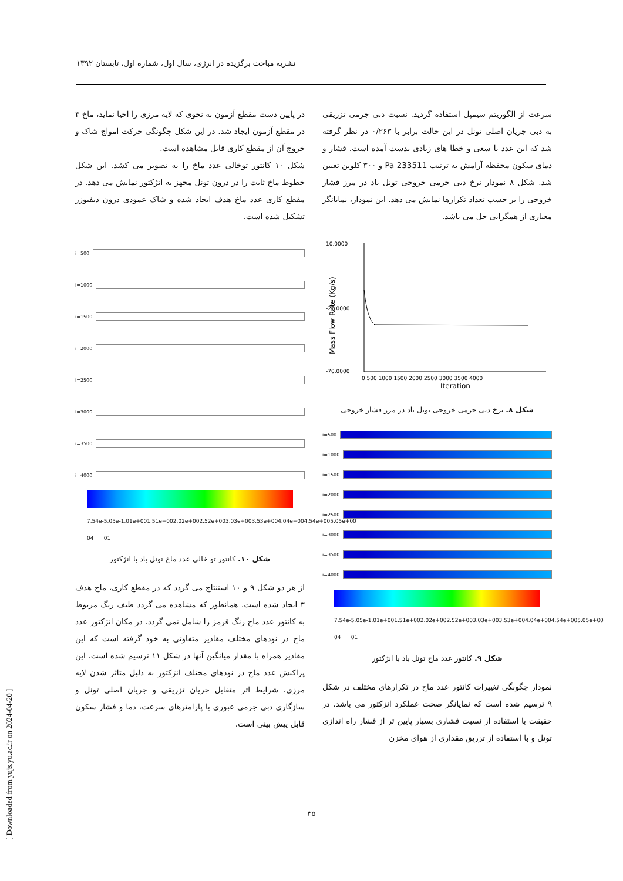نشریه مباحث برگزیده در انرژی، سال اول، شماره اول، تابستان ۱۳۹۲
سرعت از الگوریتم سیمپل استفاده گردید. نسبت دبی جرمی تزریقی به دبی جریان اصلی تونل در این حالت برابر با ۰/۲۶۳ در نظر گرفته شد که این عدد با سعی و خطا های زیادی بدست آمده است. فشار و دمای سکون محفظه آرامش به ترتیب 233511 Pa و ۳۰۰ کلوین تعیین شد. شکل ۸ نمودار نرخ دبی جرمی خروجی تونل باد در مرز فشار خروجی را بر حسب تعداد تکرارها نمایش می دهد. این نمودار، نمایانگر معیاری از همگرایی حل می باشد.
Mass Flow Rate (Kg/s)
Iteration
10.0000
-20.0000
-70.0000
0 500 1000 1500 2000 2500 3000 3500 4000
شکل ۸. نرخ دبی جرمی خروجی تونل باد در مرز فشار خروجی
i=500
i=1000
i=1500
i=2000
i=2500
i=3000
i=3500
i=4000
7.54e-04 5.05e-01 1.01e+00 1.51e+00 2.02e+00 2.52e+00 3.03e+00 3.53e+00 4.04e+00 4.54e+00 5.05e+00
شکل ۹. کانتور عدد ماخ تونل باد با انژکتور
نمودار چگونگی تغییرات کانتور عدد ماخ در تکرارهای مختلف در شکل ۹ ترسیم شده است که نمایانگر صحت عملکرد انژکتور می باشد. در حقیقت با استفاده از نسبت فشاری بسیار پایین تر از فشار راه اندازی تونل و با استفاده از تزریق مقداری از هوای مخزن
در پایین دست مقطع آزمون به نحوی که لایه مرزی را احیا نماید، ماخ ۳ در مقطع آزمون ایجاد شد. در این شکل چگونگی حرکت امواج شاک و خروج آن از مقطع کاری قابل مشاهده است.
شکل ۱۰ کانتور توخالی عدد ماخ را به تصویر می کشد. این شکل خطوط ماخ ثابت را در درون تونل مجهز به انژکتور نمایش می دهد. در مقطع کاری عدد ماخ هدف ایجاد شده و شاک عمودی درون دیفیوزر تشکیل شده است.
i=500
i=1000
i=1500
i=2000
i=2500
i=3000
i=3500
i=4000
7.54e-04 5.05e-01 1.01e+00 1.51e+00 2.02e+00 2.52e+00 3.03e+00 3.53e+00 4.04e+00 4.54e+00 5.05e+00
شکل ۱۰. کانتور تو خالی عدد ماخ تونل باد با انژکتور
از هر دو شکل ۹ و ۱۰ استنتاج می گردد که در مقطع کاری، ماخ هدف ۳ ایجاد شده است. همانطور که مشاهده می گردد طیف رنگ مربوط به کانتور عدد ماخ رنگ قرمز را شامل نمی گردد. در مکان انژکتور عدد ماخ در نودهای مختلف مقادیر متفاوتی به خود گرفته است که این مقادیر همراه با مقدار میانگین آنها در شکل ۱۱ ترسیم شده است. این پراکنش عدد ماخ در نودهای مختلف انژکتور به دلیل متاثر شدن لایه مرزی، شرایط اثر متقابل جریان تزریقی و جریان اصلی تونل و سازگاری دبی جرمی عبوری با پارامترهای سرعت، دما و فشار سکون قابل پیش بینی است.
[ Downloaded from yujs.yu.ac.ir on 2024-04-20 ]
۳۵